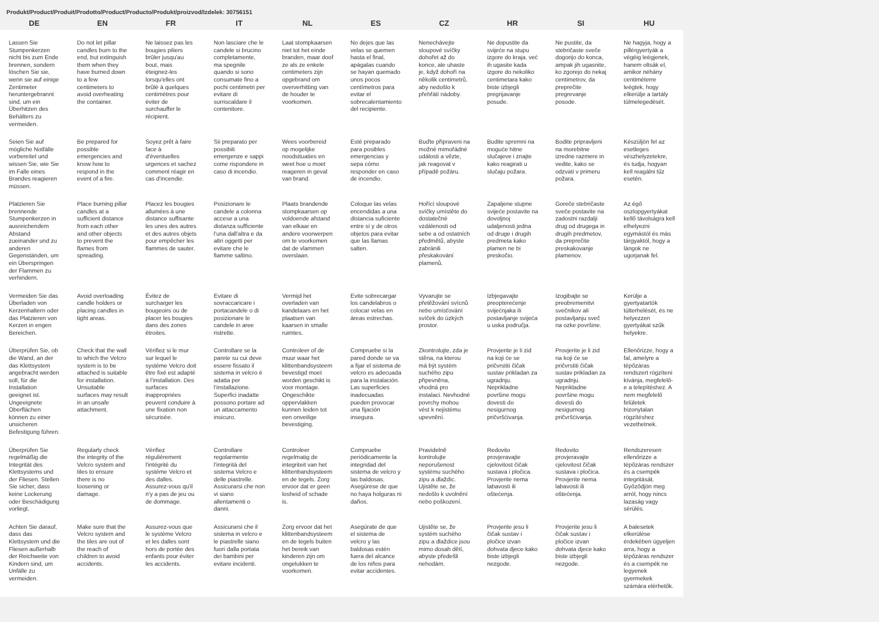Produkt/Product/Produit/Prodotto/Product/Producto/Produkt/proizvod/Izdelek: 30756151
| DE | EN | FR | IT | NL | ES | CZ | HR | SI | HU |
| --- | --- | --- | --- | --- | --- | --- | --- | --- | --- |
| Lassen Sie Stumpenkerzen nicht bis zum Ende brennen, sondern löschen Sie sie, wenn sie auf einige Zentimeter heruntergebrannt sind, um ein Überhitzen des Behälters zu vermeiden. | Do not let pillar candles burn to the end, but extinguish them when they have burned down to a few centimeters to avoid overheating the container. | Ne laissez pas les bougies piliers brûler jusqu'au bout, mais éteignez-les lorsqu'elles ont brûlé à quelques centimètres pour éviter de surchauffer le récipient. | Non lasciare che le candele si brucino completamente, ma spegnile quando si sono consumate fino a pochi centimetri per evitare di surriscaldare il contenitore. | Laat stompkaarsen niet tot het einde branden, maar doof ze als ze enkele centimeters zijn opgebrand om oververhitting van de houder te voorkomen. | No dejes que las velas se quemen hasta el final, apágalas cuando se hayan quemado unos pocos centímetros para evitar el sobrecalentamiento del recipiente. | Nenechávejte sloupové svíčky dohořet až do konce, ale uhaste je, když dohoří na několik centimetrů, aby nedošlo k přehřátí nádoby. | Ne dopustite da svijeće na stupu izgore do kraja, već ih ugasite kada izgore do nekoliko centimetara kako biste izbjegli pregrijavanje posude. | Ne pustite, da stebričaste sveče dogorijo do konca, ampak jih ugasnite, ko zgorejo do nekaj centimetrov, da preprečite pregrevanje posode. | Ne hagyja, hogy a pillérgyertyák a végéig leégjenek, hanem oltsák el, amikor néhány centiméterre leégtek, hogy elkerülje a tartály túlmelegedését. |
| Seien Sie auf mögliche Notfälle vorbereitet und wissen Sie, wie Sie im Falle eines Brandes reagieren müssen. | Be prepared for possible emergencies and know how to respond in the event of a fire. | Soyez prêt à faire face à d'éventuelles urgences et sachez comment réagir en cas d'incendie. | Sii preparato per possibili emergenze e sappi come rispondere in caso di incendio. | Wees voorbereid op mogelijke noodsituaties en weet hoe u moet reageren in geval van brand. | Esté preparado para posibles emergencias y sepa cómo responder en caso de incendio. | Buďte připraveni na možné mimořádné události a vězte, jak reagovat v případě požáru. | Budite spremni na moguće hitne slučajeve i znajte kako reagirati u slučaju požara. | Bodite pripravljeni na morebitne izredne razmere in vedite, kako se odzvati v primeru požara. | Készüljön fel az esetleges vészhelyzetekre, és tudja, hogyan kell reagálni tűz esetén. |
| Platzieren Sie brennende Stumpenkerzen in ausreichendem Abstand zueinander und zu anderen Gegenständen, um ein Überspringen der Flammen zu verhindern. | Place burning pillar candles at a sufficient distance from each other and other objects to prevent the flames from spreading. | Placez les bougies allumées à une distance suffisante les unes des autres et des autres objets pour empêcher les flammes de sauter. | Posizionare le candele a colonna accese a una distanza sufficiente l'una dall'altra e da altri oggetti per evitare che le fiamme saltino. | Plaats brandende stompkaarsen op voldoende afstand van elkaar en andere voorwerpen om te voorkomen dat de vlammen overslaan. | Coloque las velas encendidas a una distancia suficiente entre sí y de otros objetos para evitar que las llamas salten. | Hořící sloupové svíčky umístěte do dostatečné vzdálenosti od sebe a od ostatních předmětů, abyste zabránili přeskakování plamenů. | Zapaljene stupne svijeće postavite na dovoljnoj udaljenosti jedna od druge i drugih predmeta kako plamen ne bi preskočio. | Goreče stebričaste sveče postavite na zadostni razdalji drug od drugega in drugih predmetov, da preprečite preskakovanje plamenov. | Az égő oszlopgyertyákat kellő távolságra kell elhelyezni egymástól és más tárgyaktól, hogy a lángok ne ugorjanak fel. |
| Vermeiden Sie das Überladen von Kerzenhaltern oder das Platzieren von Kerzen in engen Bereichen. | Avoid overloading candle holders or placing candles in tight areas. | Évitez de surcharger les bougeoirs ou de placer les bougies dans des zones étroites. | Evitare di sovraccaricare i portacandele o di posizionare le candele in aree ristrette. | Vermijd het overladen van kandelaars en het plaatsen van kaarsen in smalle ruimtes. | Evite sobrecargar los candelabros o colocar velas en áreas estrechas. | Vyvarujte se přetěžování svícnů nebo umísťování svíček do úzkých prostor. | Izbjegavajte preopterećenje svijećnjaka ili postavljanje svijeća u uska područja. | Izogibajte se preobremenitvi svečnikov ali postavljanju sveč na ozke površine. | Kerülje a gyertyatartók túlterhelését, és ne helyezzen gyertyákat szűk helyekre. |
| Überprüfen Sie, ob die Wand, an der das Klettsystem angebracht werden soll, für die Installation geeignet ist. Ungeeignete Oberflächen können zu einer unsicheren Befestigung führen. | Check that the wall to which the Velcro system is to be attached is suitable for installation. Unsuitable surfaces may result in an unsafe attachment. | Vérifiez si le mur sur lequel le système Velcro doit être fixé est adapté à l'installation. Des surfaces inappropriées peuvent conduire à une fixation non sécurisée. | Controllare se la parete su cui deve essere fissato il sistema in velcro è adatta per l'installazione. Superfici inadatte possono portare ad un attaccamento insicuro. | Controleer of de muur waar het klittenbandsysteem bevestigd moet worden geschikt is voor montage. Ongeschikte oppervlakken kunnen leiden tot een onveilige bevestiging. | Compruebe si la pared donde se va a fijar el sistema de velcro es adecuada para la instalación. Las superficies inadecuadas pueden provocar una fijación insegura. | Zkontrolujte, zda je stěna, na kterou má být systém suchého zipu připevněna, vhodná pro instalaci. Nevhodné povrchy mohou vést k nejistému upevnění. | Provjerite je li zid na koji će se pričvrstiti čičak sustav prikladan za ugradnju. Neprikladne površine mogu dovesti do nesigurnog pričvršćivanja. | Provjerite je li zid na koji će se pričvrstiti čičak sustav prikladan za ugradnju. Neprikladne površine mogu dovesti do nesigurnog pričvršćivanja. | Ellenőrizze, hogy a fal, amelyre a tépőzáras rendszert rögzíteni kívánja, megfelelő-e a telepítéshez. A nem megfelelő felületek bizonytalan rögzítéshez vezethetnek. |
| Überprüfen Sie regelmäßig die Integrität des Klettsystems und der Fliesen. Stellen Sie sicher, dass keine Lockerung oder Beschädigung vorliegt. | Regularly check the integrity of the Velcro system and tiles to ensure there is no loosening or damage. | Vérifiez régulièrement l'intégrité du système Velcro et des dalles. Assurez-vous qu'il n'y a pas de jeu ou de dommage. | Controllare regolarmente l'integrità del sistema Velcro e delle piastrelle. Assicurarsi che non vi siano allentamenti o danni. | Controleer regelmatig de integriteit van het klittenbandsysteem en de tegels. Zorg ervoor dat er geen losheid of schade is. | Compruebe periódicamente la integridad del sistema de velcro y las baldosas. Asegúrese de que no haya holguras ni daños. | Pravidelně kontrolujte neporušenost systému suchého zipu a dlaždic. Ujistěte se, že nedošlo k uvolnění nebo poškození. | Redovito provjeravajte cjelovitost čičak sustava i pločica. Provjerite nema labavosti ili oštećenja. | Redovito provjeravajte cjelovitost čičak sustava i pločica. Provjerite nema labavosti ili oštećenja. | Rendszeresen ellenőrizze a tépőzáras rendszer és a csempék integritását. Győződjön meg arról, hogy nincs lazaság vagy sérülés. |
| Achten Sie darauf, dass das Klettsystem und die Fliesen außerhalb der Reichweite von Kindern sind, um Unfälle zu vermeiden. | Make sure that the Velcro system and the tiles are out of the reach of children to avoid accidents. | Assurez-vous que le système Velcro et les dalles sont hors de portée des enfants pour éviter les accidents. | Assicurarsi che il sistema in velcro e le piastrelle siano fuori dalla portata dei bambini per evitare incidenti. | Zorg ervoor dat het klittenbandsysteem en de tegels buiten het bereik van kinderen zijn om ongelukken te voorkomen. | Asegúrate de que el sistema de velcro y las baldosas estén fuera del alcance de los niños para evitar accidentes. | Ujistěte se, že systém suchého zipu a dlaždice jsou mimo dosah dětí, abyste předešli nehodám. | Provjerite jesu li čičak sustav i pločice izvan dohvata djece kako biste izbjegli nezgode. | Provjerite jesu li čičak sustav i pločice izvan dohvata djece kako biste izbjegli nezgode. | A balesetek elkerülése érdekében ügyeljen arra, hogy a tépőzáras rendszer és a csempék ne legyenek gyermekek számára elérhetők. |